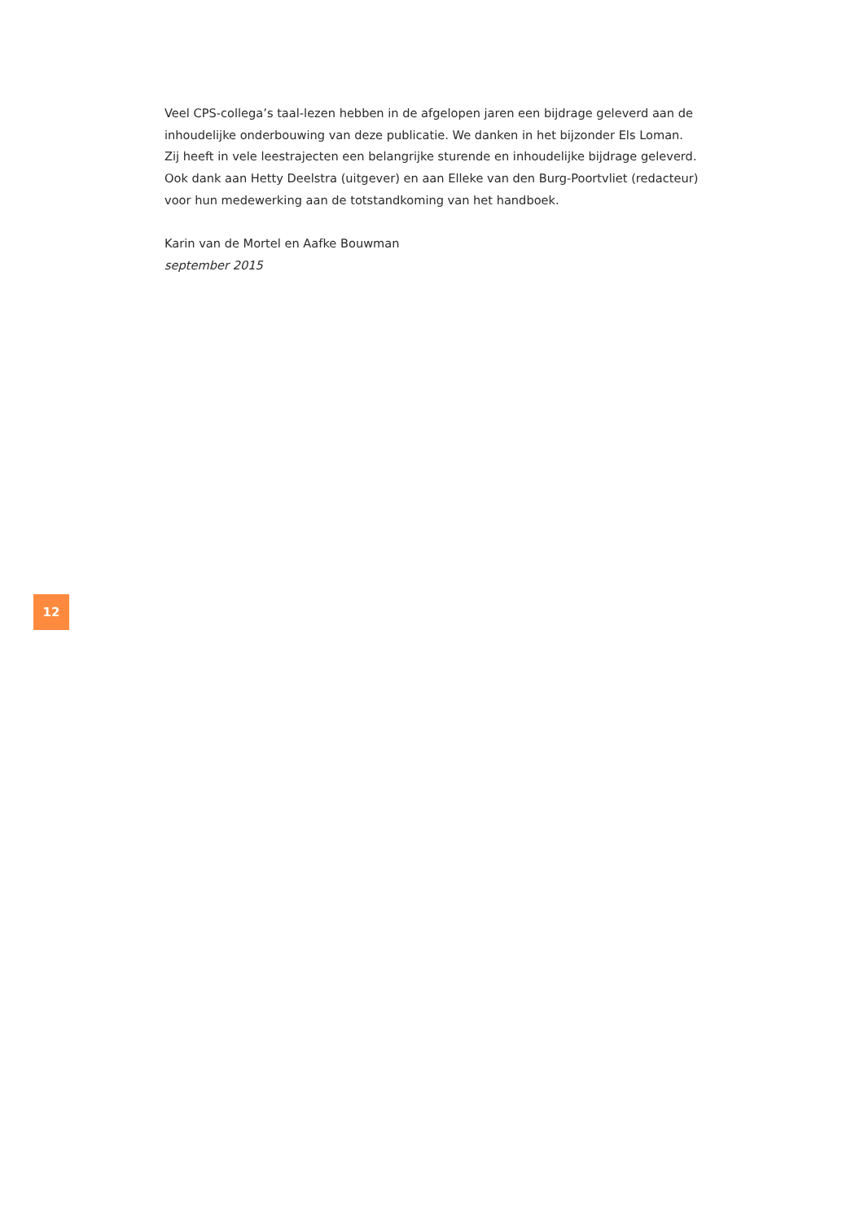Veel CPS-collega’s taal-lezen hebben in de afgelopen jaren een bijdrage geleverd aan de
inhoudelijke onderbouwing van deze publicatie. We danken in het bijzonder Els Loman.
Zij heeft in vele leestrajecten een belangrijke sturende en inhoudelijke bijdrage geleverd.
Ook dank aan Hetty Deelstra (uitgever) en aan Elleke van den Burg-Poortvliet (redacteur)
voor hun medewerking aan de totstandkoming van het handboek.
Karin van de Mortel en Aafke Bouwman
september 2015
12